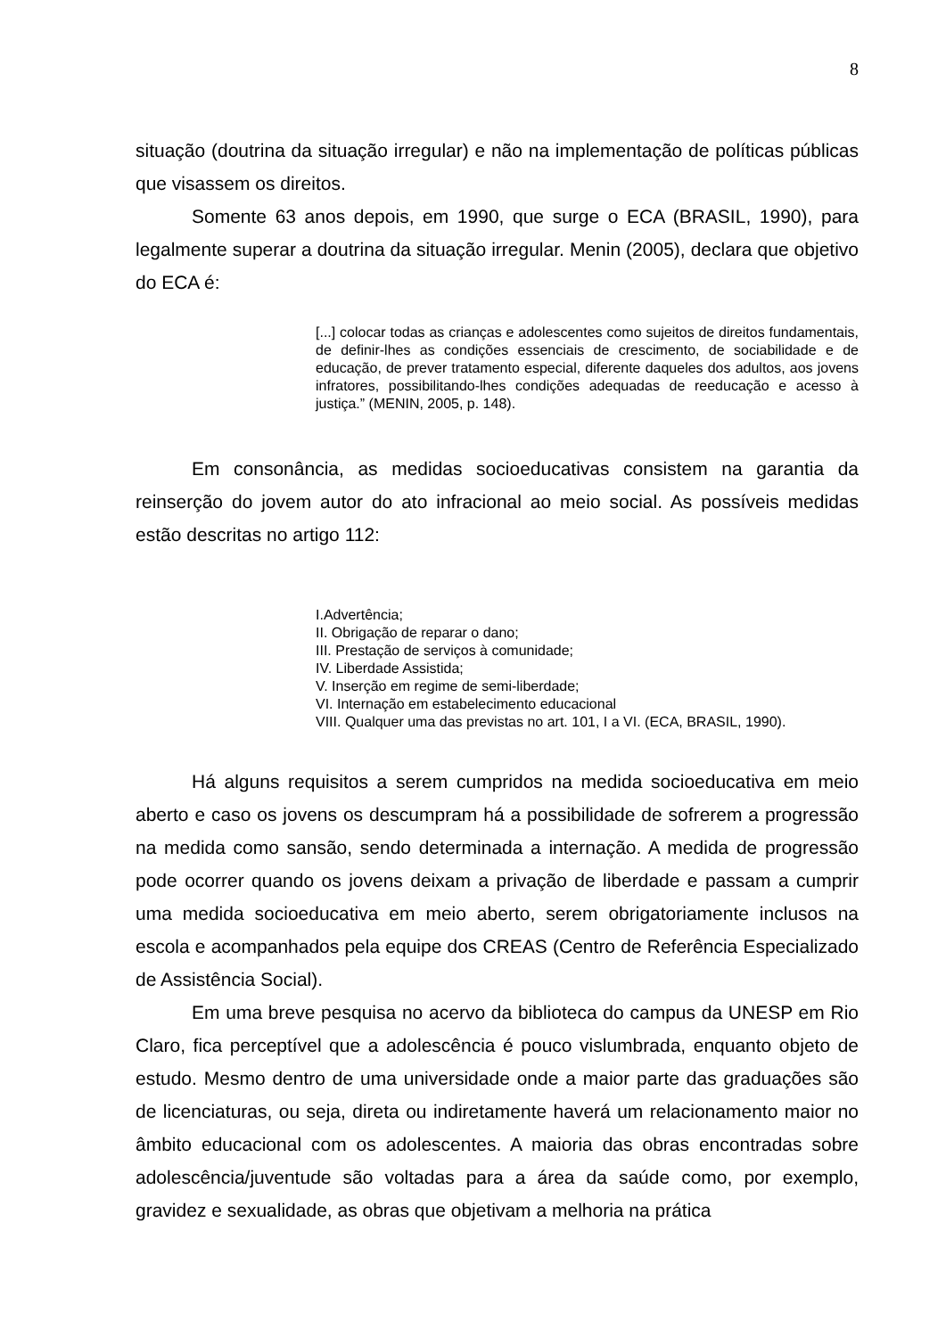8
situação (doutrina da situação irregular) e não na implementação de políticas públicas que visassem os direitos.
Somente 63 anos depois, em 1990, que surge o ECA (BRASIL, 1990), para legalmente superar a doutrina da situação irregular. Menin (2005), declara que objetivo do ECA é:
[...] colocar todas as crianças e adolescentes como sujeitos de direitos fundamentais, de definir-lhes as condições essenciais de crescimento, de sociabilidade e de educação, de prever tratamento especial, diferente daqueles dos adultos, aos jovens infratores, possibilitando-lhes condições adequadas de reeducação e acesso à justiça.” (MENIN, 2005, p. 148).
Em consonância, as medidas socioeducativas consistem na garantia da reinserção do jovem autor do ato infracional ao meio social. As possíveis medidas estão descritas no artigo 112:
I.Advertência;
II. Obrigação de reparar o dano;
III. Prestação de serviços à comunidade;
IV. Liberdade Assistida;
V. Inserção em regime de semi-liberdade;
VI. Internação em estabelecimento educacional
VIII. Qualquer uma das previstas no art. 101, I a VI. (ECA, BRASIL, 1990).
Há alguns requisitos a serem cumpridos na medida socioeducativa em meio aberto e caso os jovens os descumpram há a possibilidade de sofrerem a progressão na medida como sansão, sendo determinada a internação. A medida de progressão pode ocorrer quando os jovens deixam a privação de liberdade e passam a cumprir uma medida socioeducativa em meio aberto, serem obrigatoriamente inclusos na escola e acompanhados pela equipe dos CREAS (Centro de Referência Especializado de Assistência Social).
Em uma breve pesquisa no acervo da biblioteca do campus da UNESP em Rio Claro, fica perceptível que a adolescência é pouco vislumbrada, enquanto objeto de estudo. Mesmo dentro de uma universidade onde a maior parte das graduações são de licenciaturas, ou seja, direta ou indiretamente haverá um relacionamento maior no âmbito educacional com os adolescentes. A maioria das obras encontradas sobre adolescência/juventude são voltadas para a área da saúde como, por exemplo, gravidez e sexualidade, as obras que objetivam a melhoria na prática